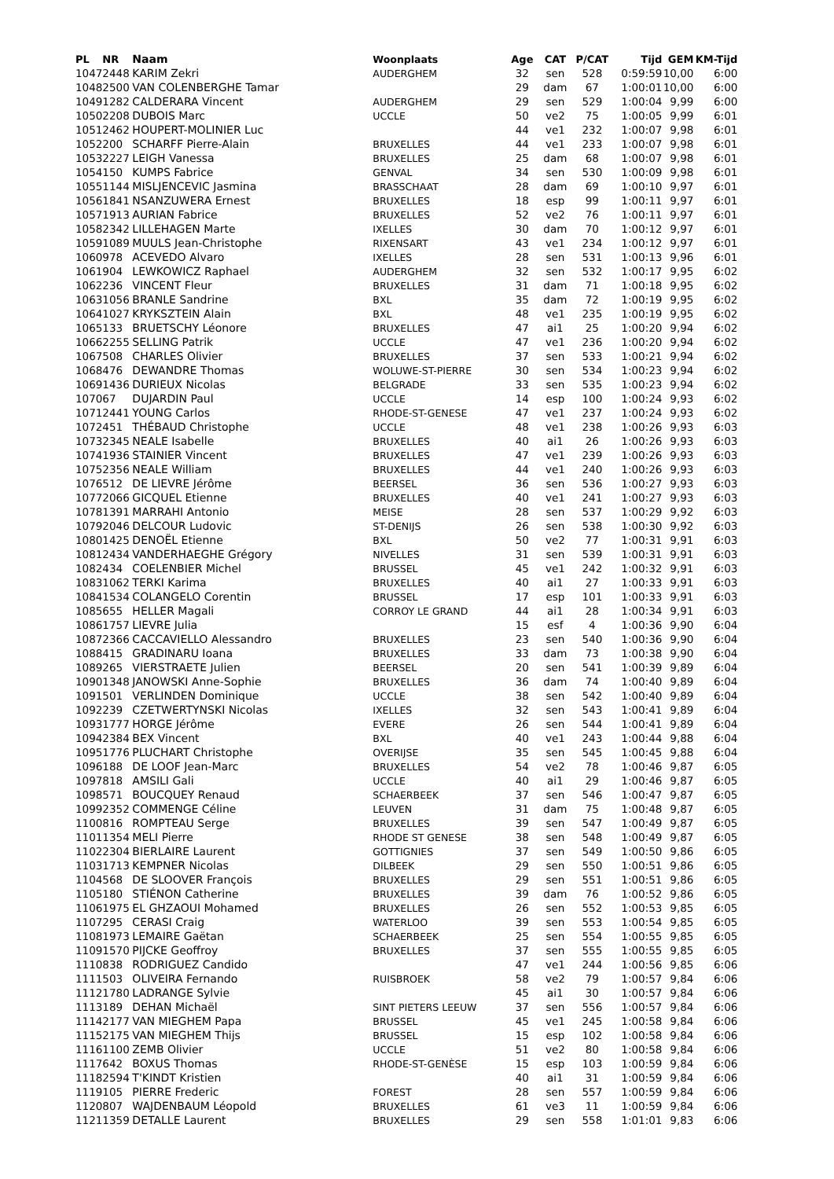| PL | NR | Naam | Woonplaats | Age | CAT | P/CAT | Tijd | GEM | KM-Tijd |
| --- | --- | --- | --- | --- | --- | --- | --- | --- | --- |
| 1047 | 2448 | KARIM Zekri | AUDERGHEM | 32 | sen | 528 | 0:59:59 | 10,00 | 6:00 |
| 1048 | 2500 | VAN COLENBERGHE Tamar | | 29 | dam | 67 | 1:00:01 | 10,00 | 6:00 |
| 1049 | 1282 | CALDERARA Vincent | AUDERGHEM | 29 | sen | 529 | 1:00:04 | 9,99 | 6:00 |
| 1050 | 2208 | DUBOIS Marc | UCCLE | 50 | ve2 | 75 | 1:00:05 | 9,99 | 6:01 |
| 1051 | 2462 | HOUPERT-MOLINIER Luc | | 44 | ve1 | 232 | 1:00:07 | 9,98 | 6:01 |
| 1052 | 200 | SCHARFF Pierre-Alain | BRUXELLES | 44 | ve1 | 233 | 1:00:07 | 9,98 | 6:01 |
| 1053 | 2227 | LEIGH Vanessa | BRUXELLES | 25 | dam | 68 | 1:00:07 | 9,98 | 6:01 |
| 1054 | 150 | KUMPS Fabrice | GENVAL | 34 | sen | 530 | 1:00:09 | 9,98 | 6:01 |
| 1055 | 1144 | MISLJENCEVIC Jasmina | BRASSCHAAT | 28 | dam | 69 | 1:00:10 | 9,97 | 6:01 |
| 1056 | 1841 | NSANZUWERA Ernest | BRUXELLES | 18 | esp | 99 | 1:00:11 | 9,97 | 6:01 |
| 1057 | 1913 | AURIAN Fabrice | BRUXELLES | 52 | ve2 | 76 | 1:00:11 | 9,97 | 6:01 |
| 1058 | 2342 | LILLEHAGEN Marte | IXELLES | 30 | dam | 70 | 1:00:12 | 9,97 | 6:01 |
| 1059 | 1089 | MUULS Jean-Christophe | RIXENSART | 43 | ve1 | 234 | 1:00:12 | 9,97 | 6:01 |
| 1060 | 978 | ACEVEDO Alvaro | IXELLES | 28 | sen | 531 | 1:00:13 | 9,96 | 6:01 |
| 1061 | 904 | LEWKOWICZ Raphael | AUDERGHEM | 32 | sen | 532 | 1:00:17 | 9,95 | 6:02 |
| 1062 | 236 | VINCENT Fleur | BRUXELLES | 31 | dam | 71 | 1:00:18 | 9,95 | 6:02 |
| 1063 | 1056 | BRANLE Sandrine | BXL | 35 | dam | 72 | 1:00:19 | 9,95 | 6:02 |
| 1064 | 1027 | KRYKSZTEIN Alain | BXL | 48 | ve1 | 235 | 1:00:19 | 9,95 | 6:02 |
| 1065 | 133 | BRUETSCHY Léonore | BRUXELLES | 47 | ai1 | 25 | 1:00:20 | 9,94 | 6:02 |
| 1066 | 2255 | SELLING Patrik | UCCLE | 47 | ve1 | 236 | 1:00:20 | 9,94 | 6:02 |
| 1067 | 508 | CHARLES Olivier | BRUXELLES | 37 | sen | 533 | 1:00:21 | 9,94 | 6:02 |
| 1068 | 476 | DEWANDRE Thomas | WOLUWE-ST-PIERRE | 30 | sen | 534 | 1:00:23 | 9,94 | 6:02 |
| 1069 | 1436 | DURIEUX Nicolas | BELGRADE | 33 | sen | 535 | 1:00:23 | 9,94 | 6:02 |
| 1070 | 67 | DUJARDIN Paul | UCCLE | 14 | esp | 100 | 1:00:24 | 9,93 | 6:02 |
| 1071 | 2441 | YOUNG Carlos | RHODE-ST-GENESE | 47 | ve1 | 237 | 1:00:24 | 9,93 | 6:02 |
| 1072 | 451 | THÉBAUD Christophe | UCCLE | 48 | ve1 | 238 | 1:00:26 | 9,93 | 6:03 |
| 1073 | 2345 | NEALE Isabelle | BRUXELLES | 40 | ai1 | 26 | 1:00:26 | 9,93 | 6:03 |
| 1074 | 1936 | STAINIER Vincent | BRUXELLES | 47 | ve1 | 239 | 1:00:26 | 9,93 | 6:03 |
| 1075 | 2356 | NEALE William | BRUXELLES | 44 | ve1 | 240 | 1:00:26 | 9,93 | 6:03 |
| 1076 | 512 | DE LIEVRE Jérôme | BEERSEL | 36 | sen | 536 | 1:00:27 | 9,93 | 6:03 |
| 1077 | 2066 | GICQUEL Etienne | BRUXELLES | 40 | ve1 | 241 | 1:00:27 | 9,93 | 6:03 |
| 1078 | 1391 | MARRAHI Antonio | MEISE | 28 | sen | 537 | 1:00:29 | 9,92 | 6:03 |
| 1079 | 2046 | DELCOUR Ludovic | ST-DENIJS | 26 | sen | 538 | 1:00:30 | 9,92 | 6:03 |
| 1080 | 1425 | DENOËL Etienne | BXL | 50 | ve2 | 77 | 1:00:31 | 9,91 | 6:03 |
| 1081 | 2434 | VANDERHAEGHE Grégory | NIVELLES | 31 | sen | 539 | 1:00:31 | 9,91 | 6:03 |
| 1082 | 434 | COELENBIER Michel | BRUSSEL | 45 | ve1 | 242 | 1:00:32 | 9,91 | 6:03 |
| 1083 | 1062 | TERKI Karima | BRUXELLES | 40 | ai1 | 27 | 1:00:33 | 9,91 | 6:03 |
| 1084 | 1534 | COLANGELO Corentin | BRUSSEL | 17 | esp | 101 | 1:00:33 | 9,91 | 6:03 |
| 1085 | 655 | HELLER Magali | CORROY LE GRAND | 44 | ai1 | 28 | 1:00:34 | 9,91 | 6:03 |
| 1086 | 1757 | LIEVRE Julia | | 15 | esf | 4 | 1:00:36 | 9,90 | 6:04 |
| 1087 | 2366 | CACCAVIELLO Alessandro | BRUXELLES | 23 | sen | 540 | 1:00:36 | 9,90 | 6:04 |
| 1088 | 415 | GRADINARU Ioana | BRUXELLES | 33 | dam | 73 | 1:00:38 | 9,90 | 6:04 |
| 1089 | 265 | VIERSTRAETE Julien | BEERSEL | 20 | sen | 541 | 1:00:39 | 9,89 | 6:04 |
| 1090 | 1348 | JANOWSKI Anne-Sophie | BRUXELLES | 36 | dam | 74 | 1:00:40 | 9,89 | 6:04 |
| 1091 | 501 | VERLINDEN Dominique | UCCLE | 38 | sen | 542 | 1:00:40 | 9,89 | 6:04 |
| 1092 | 239 | CZETWERTYNSKI Nicolas | IXELLES | 32 | sen | 543 | 1:00:41 | 9,89 | 6:04 |
| 1093 | 1777 | HORGE Jérôme | EVERE | 26 | sen | 544 | 1:00:41 | 9,89 | 6:04 |
| 1094 | 2384 | BEX Vincent | BXL | 40 | ve1 | 243 | 1:00:44 | 9,88 | 6:04 |
| 1095 | 1776 | PLUCHART Christophe | OVERIJSE | 35 | sen | 545 | 1:00:45 | 9,88 | 6:04 |
| 1096 | 188 | DE LOOF Jean-Marc | BRUXELLES | 54 | ve2 | 78 | 1:00:46 | 9,87 | 6:05 |
| 1097 | 818 | AMSILI Gali | UCCLE | 40 | ai1 | 29 | 1:00:46 | 9,87 | 6:05 |
| 1098 | 571 | BOUCQUEY Renaud | SCHAERBEEK | 37 | sen | 546 | 1:00:47 | 9,87 | 6:05 |
| 1099 | 2352 | COMMENGE Céline | LEUVEN | 31 | dam | 75 | 1:00:48 | 9,87 | 6:05 |
| 1100 | 816 | ROMPTEAU Serge | BRUXELLES | 39 | sen | 547 | 1:00:49 | 9,87 | 6:05 |
| 1101 | 1354 | MELI Pierre | RHODE ST GENESE | 38 | sen | 548 | 1:00:49 | 9,87 | 6:05 |
| 1102 | 2304 | BIERLAIRE Laurent | GOTTIGNIES | 37 | sen | 549 | 1:00:50 | 9,86 | 6:05 |
| 1103 | 1713 | KEMPNER Nicolas | DILBEEK | 29 | sen | 550 | 1:00:51 | 9,86 | 6:05 |
| 1104 | 568 | DE SLOOVER François | BRUXELLES | 29 | sen | 551 | 1:00:51 | 9,86 | 6:05 |
| 1105 | 180 | STIÉNON Catherine | BRUXELLES | 39 | dam | 76 | 1:00:52 | 9,86 | 6:05 |
| 1106 | 1975 | EL GHZAOUI Mohamed | BRUXELLES | 26 | sen | 552 | 1:00:53 | 9,85 | 6:05 |
| 1107 | 295 | CERASI Craig | WATERLOO | 39 | sen | 553 | 1:00:54 | 9,85 | 6:05 |
| 1108 | 1973 | LEMAIRE Gaëtan | SCHAERBEEK | 25 | sen | 554 | 1:00:55 | 9,85 | 6:05 |
| 1109 | 1570 | PIJCKE Geoffroy | BRUXELLES | 37 | sen | 555 | 1:00:55 | 9,85 | 6:05 |
| 1110 | 838 | RODRIGUEZ Candido | | 47 | ve1 | 244 | 1:00:56 | 9,85 | 6:06 |
| 1111 | 503 | OLIVEIRA Fernando | RUISBROEK | 58 | ve2 | 79 | 1:00:57 | 9,84 | 6:06 |
| 1112 | 1780 | LADRANGE Sylvie | | 45 | ai1 | 30 | 1:00:57 | 9,84 | 6:06 |
| 1113 | 189 | DEHAN Michaël | SINT PIETERS LEEUW | 37 | sen | 556 | 1:00:57 | 9,84 | 6:06 |
| 1114 | 2177 | VAN MIEGHEM Papa | BRUSSEL | 45 | ve1 | 245 | 1:00:58 | 9,84 | 6:06 |
| 1115 | 2175 | VAN MIEGHEM Thijs | BRUSSEL | 15 | esp | 102 | 1:00:58 | 9,84 | 6:06 |
| 1116 | 1100 | ZEMB Olivier | UCCLE | 51 | ve2 | 80 | 1:00:58 | 9,84 | 6:06 |
| 1117 | 642 | BOXUS Thomas | RHODE-ST-GENÈSE | 15 | esp | 103 | 1:00:59 | 9,84 | 6:06 |
| 1118 | 2594 | T'KINDT Kristien | | 40 | ai1 | 31 | 1:00:59 | 9,84 | 6:06 |
| 1119 | 105 | PIERRE Frederic | FOREST | 28 | sen | 557 | 1:00:59 | 9,84 | 6:06 |
| 1120 | 807 | WAJDENBAUM Léopold | BRUXELLES | 61 | ve3 | 11 | 1:00:59 | 9,84 | 6:06 |
| 1121 | 1359 | DETALLE Laurent | BRUXELLES | 29 | sen | 558 | 1:01:01 | 9,83 | 6:06 |